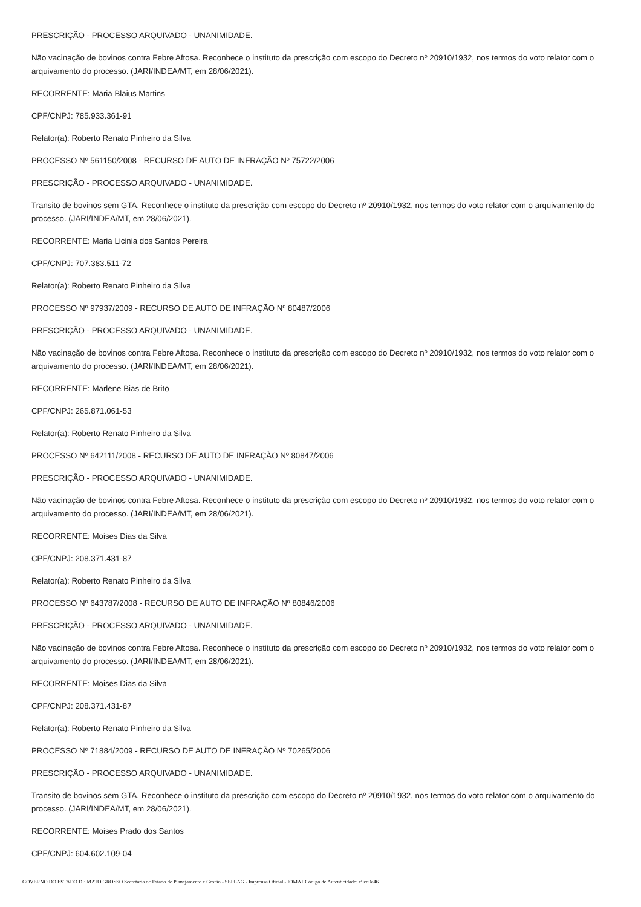PRESCRIÇÃO - PROCESSO ARQUIVADO - UNANIMIDADE.
Não vacinação de bovinos contra Febre Aftosa. Reconhece o instituto da prescrição com escopo do Decreto nº 20910/1932, nos termos do voto relator com o arquivamento do processo. (JARI/INDEA/MT, em 28/06/2021).
RECORRENTE: Maria Blaius Martins
CPF/CNPJ: 785.933.361-91
Relator(a): Roberto Renato Pinheiro da Silva
PROCESSO Nº 561150/2008 - RECURSO DE AUTO DE INFRAÇÃO Nº 75722/2006
PRESCRIÇÃO - PROCESSO ARQUIVADO - UNANIMIDADE.
Transito de bovinos sem GTA. Reconhece o instituto da prescrição com escopo do Decreto nº 20910/1932, nos termos do voto relator com o arquivamento do processo. (JARI/INDEA/MT, em 28/06/2021).
RECORRENTE: Maria Licinia dos Santos Pereira
CPF/CNPJ: 707.383.511-72
Relator(a): Roberto Renato Pinheiro da Silva
PROCESSO Nº 97937/2009 - RECURSO DE AUTO DE INFRAÇÃO Nº 80487/2006
PRESCRIÇÃO - PROCESSO ARQUIVADO - UNANIMIDADE.
Não vacinação de bovinos contra Febre Aftosa. Reconhece o instituto da prescrição com escopo do Decreto nº 20910/1932, nos termos do voto relator com o arquivamento do processo. (JARI/INDEA/MT, em 28/06/2021).
RECORRENTE: Marlene Bias de Brito
CPF/CNPJ: 265.871.061-53
Relator(a): Roberto Renato Pinheiro da Silva
PROCESSO Nº 642111/2008 - RECURSO DE AUTO DE INFRAÇÃO Nº 80847/2006
PRESCRIÇÃO - PROCESSO ARQUIVADO - UNANIMIDADE.
Não vacinação de bovinos contra Febre Aftosa. Reconhece o instituto da prescrição com escopo do Decreto nº 20910/1932, nos termos do voto relator com o arquivamento do processo. (JARI/INDEA/MT, em 28/06/2021).
RECORRENTE: Moises Dias da Silva
CPF/CNPJ: 208.371.431-87
Relator(a): Roberto Renato Pinheiro da Silva
PROCESSO Nº 643787/2008 - RECURSO DE AUTO DE INFRAÇÃO Nº 80846/2006
PRESCRIÇÃO - PROCESSO ARQUIVADO - UNANIMIDADE.
Não vacinação de bovinos contra Febre Aftosa. Reconhece o instituto da prescrição com escopo do Decreto nº 20910/1932, nos termos do voto relator com o arquivamento do processo. (JARI/INDEA/MT, em 28/06/2021).
RECORRENTE: Moises Dias da Silva
CPF/CNPJ: 208.371.431-87
Relator(a): Roberto Renato Pinheiro da Silva
PROCESSO Nº 71884/2009 - RECURSO DE AUTO DE INFRAÇÃO Nº 70265/2006
PRESCRIÇÃO - PROCESSO ARQUIVADO - UNANIMIDADE.
Transito de bovinos sem GTA. Reconhece o instituto da prescrição com escopo do Decreto nº 20910/1932, nos termos do voto relator com o arquivamento do processo. (JARI/INDEA/MT, em 28/06/2021).
RECORRENTE: Moises Prado dos Santos
CPF/CNPJ: 604.602.109-04
GOVERNO DO ESTADO DE MATO GROSSO Secretaria de Estado de Planejamento e Gestão - SEPLAG - Imprensa Oficial - IOMAT Código de Autenticidade: e9cd0a46